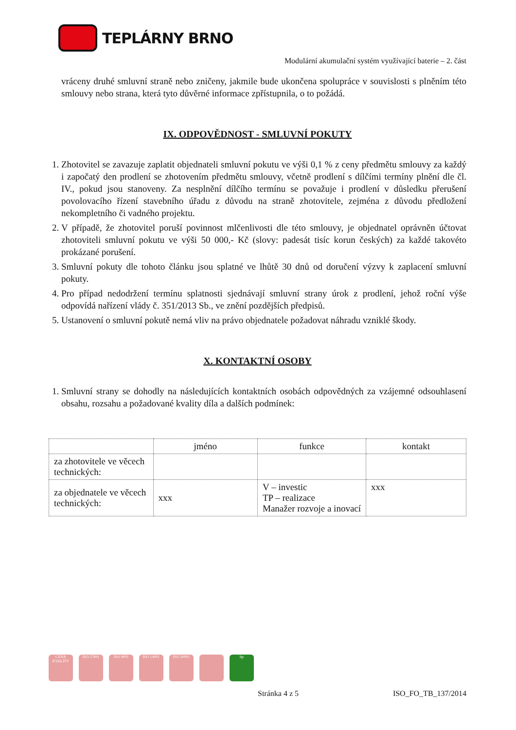TEPLÁRNY BRNO
Modulární akumulační systém využívající baterie – 2. část
vráceny druhé smluvní straně nebo zničeny, jakmile bude ukončena spolupráce v souvislosti s plněním této smlouvy nebo strana, která tyto důvěrné informace zpřístupnila, o to požádá.
IX. ODPOVĚDNOST - SMLUVNÍ POKUTY
1. Zhotovitel se zavazuje zaplatit objednateli smluvní pokutu ve výši 0,1 % z ceny předmětu smlouvy za každý i započatý den prodlení se zhotovením předmětu smlouvy, včetně prodlení s dílčími termíny plnění dle čl. IV., pokud jsou stanoveny. Za nesplnění dílčího termínu se považuje i prodlení v důsledku přerušení povolovacího řízení stavebního úřadu z důvodu na straně zhotovitele, zejména z důvodu předložení nekompletního či vadného projektu.
2. V případě, že zhotovitel poruší povinnost mlčenlivosti dle této smlouvy, je objednatel oprávněn účtovat zhotoviteli smluvní pokutu ve výši 50 000,- Kč (slovy: padesát tisíc korun českých) za každé takovéto prokázané porušení.
3. Smluvní pokuty dle tohoto článku jsou splatné ve lhůtě 30 dnů od doručení výzvy k zaplacení smluvní pokuty.
4. Pro případ nedodržení termínu splatnosti sjednávají smluvní strany úrok z prodlení, jehož roční výše odpovídá nařízení vlády č. 351/2013 Sb., ve znění pozdějších předpisů.
5. Ustanovení o smluvní pokutě nemá vliv na právo objednatele požadovat náhradu vzniklé škody.
X. KONTAKTNÍ OSOBY
1. Smluvní strany se dohodly na následujících kontaktních osobách odpovědných za vzájemné odsouhlasení obsahu, rozsahu a požadované kvality díla a dalších podmínek:
| | jméno | funkce | kontakt |
| --- | --- | --- | --- |
| za zhotovitele ve věcech technických: | | | |
| za objednatele ve věcech technických: | xxx | V – investic TP – realizace Manažer rozvoje a inovací | xxx |
CENA KVALITY
ISO 27001 ISO 9001 ISO 14001 ISO 50001 bp
Stránka 4 z 5 ISO_FO_TB_137/2014